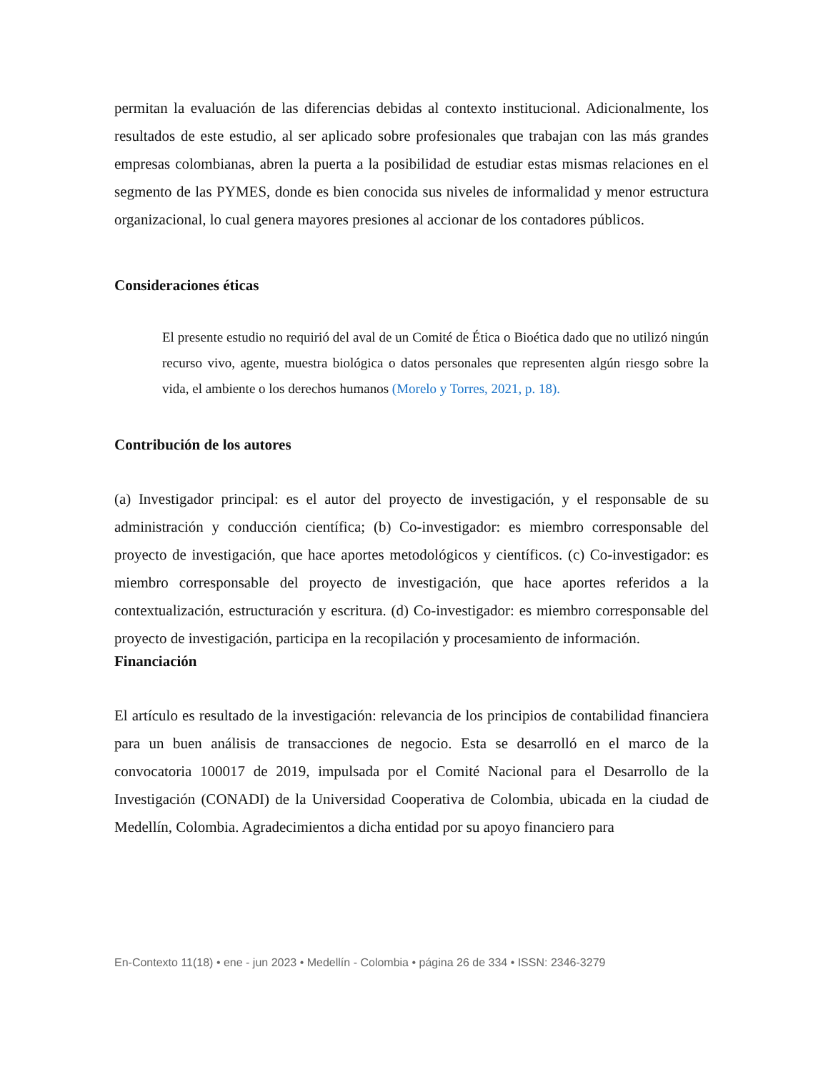permitan la evaluación de las diferencias debidas al contexto institucional. Adicionalmente, los resultados de este estudio, al ser aplicado sobre profesionales que trabajan con las más grandes empresas colombianas, abren la puerta a la posibilidad de estudiar estas mismas relaciones en el segmento de las PYMES, donde es bien conocida sus niveles de informalidad y menor estructura organizacional, lo cual genera mayores presiones al accionar de los contadores públicos.
Consideraciones éticas
El presente estudio no requirió del aval de un Comité de Ética o Bioética dado que no utilizó ningún recurso vivo, agente, muestra biológica o datos personales que representen algún riesgo sobre la vida, el ambiente o los derechos humanos (Morelo y Torres, 2021, p. 18).
Contribución de los autores
(a) Investigador principal: es el autor del proyecto de investigación, y el responsable de su administración y conducción científica; (b) Co-investigador: es miembro corresponsable del proyecto de investigación, que hace aportes metodológicos y científicos. (c) Co-investigador: es miembro corresponsable del proyecto de investigación, que hace aportes referidos a la contextualización, estructuración y escritura. (d) Co-investigador: es miembro corresponsable del proyecto de investigación, participa en la recopilación y procesamiento de información.
Financiación
El artículo es resultado de la investigación: relevancia de los principios de contabilidad financiera para un buen análisis de transacciones de negocio. Esta se desarrolló en el marco de la convocatoria 100017 de 2019, impulsada por el Comité Nacional para el Desarrollo de la Investigación (CONADI) de la Universidad Cooperativa de Colombia, ubicada en la ciudad de Medellín, Colombia. Agradecimientos a dicha entidad por su apoyo financiero para
En-Contexto 11(18) • ene - jun 2023 • Medellín - Colombia • página 26 de 334 • ISSN: 2346-3279